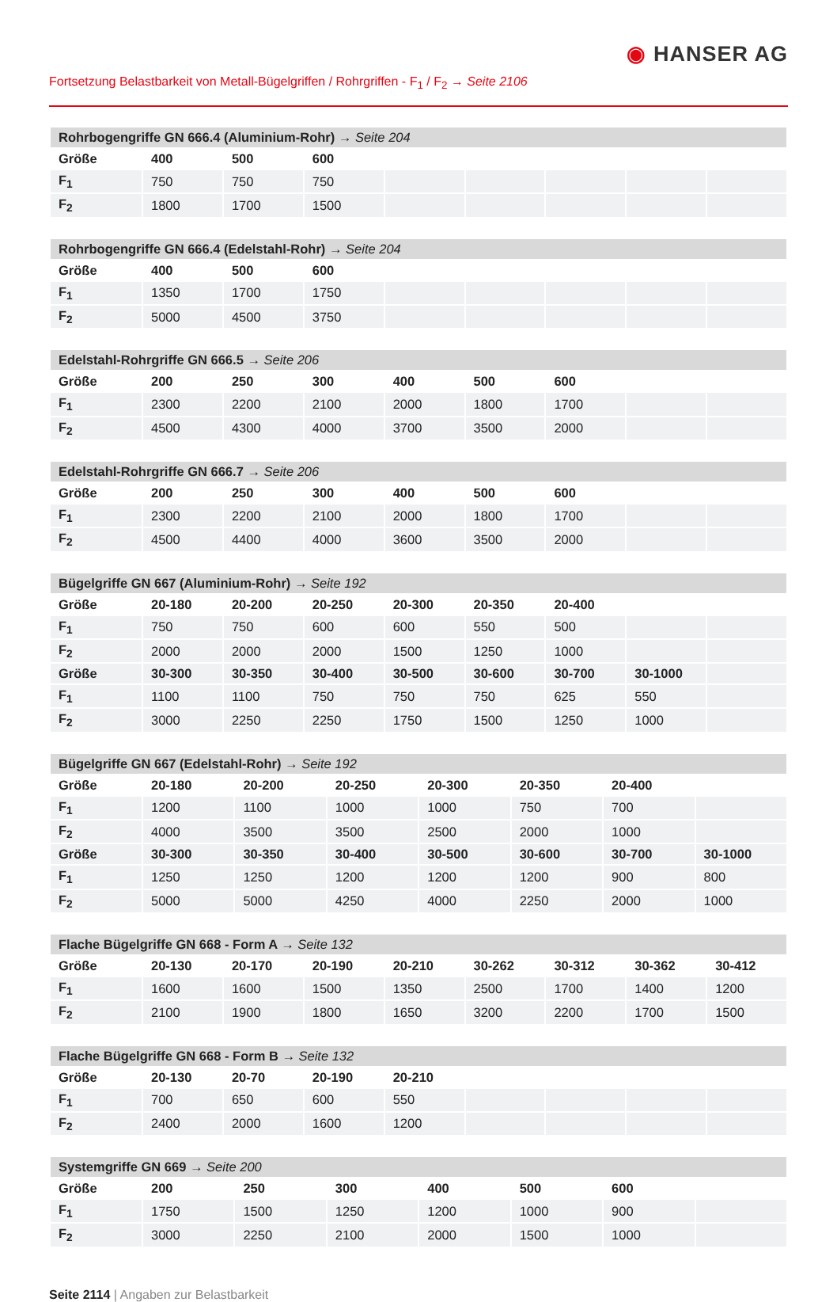◉ HANSER AG
Fortsetzung Belastbarkeit von Metall-Bügelgriffen / Rohrgriffen - F<sub>1</sub> / F<sub>2</sub> → Seite 2106
| Rohrbogengriffe GN 666.4 (Aluminium-Rohr) → Seite 204 | | | | | | | | |
| --- | --- | --- | --- | --- | --- | --- | --- | --- |
| Größe | 400 | 500 | 600 | | | | | |
| F<sub>1</sub> | 750 | 750 | 750 | | | | | |
| F<sub>2</sub> | 1800 | 1700 | 1500 | | | | | |
| Rohrbogengriffe GN 666.4 (Edelstahl-Rohr) → Seite 204 | | | | | | | | |
| --- | --- | --- | --- | --- | --- | --- | --- | --- |
| Größe | 400 | 500 | 600 | | | | | |
| F<sub>1</sub> | 1350 | 1700 | 1750 | | | | | |
| F<sub>2</sub> | 5000 | 4500 | 3750 | | | | | |
| Edelstahl-Rohrgriffe GN 666.5 → Seite 206 | | | | | | | | |
| --- | --- | --- | --- | --- | --- | --- | --- | --- |
| Größe | 200 | 250 | 300 | 400 | 500 | 600 | | |
| F<sub>1</sub> | 2300 | 2200 | 2100 | 2000 | 1800 | 1700 | | |
| F<sub>2</sub> | 4500 | 4300 | 4000 | 3700 | 3500 | 2000 | | |
| Edelstahl-Rohrgriffe GN 666.7 → Seite 206 | | | | | | | | |
| --- | --- | --- | --- | --- | --- | --- | --- | --- |
| Größe | 200 | 250 | 300 | 400 | 500 | 600 | | |
| F<sub>1</sub> | 2300 | 2200 | 2100 | 2000 | 1800 | 1700 | | |
| F<sub>2</sub> | 4500 | 4400 | 4000 | 3600 | 3500 | 2000 | | |
| Bügelgriffe GN 667 (Aluminium-Rohr) → Seite 192 | | | | | | | | |
| --- | --- | --- | --- | --- | --- | --- | --- | --- |
| Größe | 20-180 | 20-200 | 20-250 | 20-300 | 20-350 | 20-400 | | |
| F<sub>1</sub> | 750 | 750 | 600 | 600 | 550 | 500 | | |
| F<sub>2</sub> | 2000 | 2000 | 2000 | 1500 | 1250 | 1000 | | |
| Größe | 30-300 | 30-350 | 30-400 | 30-500 | 30-600 | 30-700 | 30-1000 | |
| F<sub>1</sub> | 1100 | 1100 | 750 | 750 | 750 | 625 | 550 | |
| F<sub>2</sub> | 3000 | 2250 | 2250 | 1750 | 1500 | 1250 | 1000 | |
| Bügelgriffe GN 667 (Edelstahl-Rohr) → Seite 192 | | | | | | | |
| --- | --- | --- | --- | --- | --- | --- | --- |
| Größe | 20-180 | 20-200 | 20-250 | 20-300 | 20-350 | 20-400 | |
| F<sub>1</sub> | 1200 | 1100 | 1000 | 1000 | 750 | 700 | |
| F<sub>2</sub> | 4000 | 3500 | 3500 | 2500 | 2000 | 1000 | |
| Größe | 30-300 | 30-350 | 30-400 | 30-500 | 30-600 | 30-700 | 30-1000 |
| F<sub>1</sub> | 1250 | 1250 | 1200 | 1200 | 1200 | 900 | 800 |
| F<sub>2</sub> | 5000 | 5000 | 4250 | 4000 | 2250 | 2000 | 1000 |
| Flache Bügelgriffe GN 668 - Form A → Seite 132 | | | | | | | | |
| --- | --- | --- | --- | --- | --- | --- | --- | --- |
| Größe | 20-130 | 20-170 | 20-190 | 20-210 | 30-262 | 30-312 | 30-362 | 30-412 |
| F<sub>1</sub> | 1600 | 1600 | 1500 | 1350 | 2500 | 1700 | 1400 | 1200 |
| F<sub>2</sub> | 2100 | 1900 | 1800 | 1650 | 3200 | 2200 | 1700 | 1500 |
| Flache Bügelgriffe GN 668 - Form B → Seite 132 | | | | | | | | |
| --- | --- | --- | --- | --- | --- | --- | --- | --- |
| Größe | 20-130 | 20-70 | 20-190 | 20-210 | | | | |
| F<sub>1</sub> | 700 | 650 | 600 | 550 | | | | |
| F<sub>2</sub> | 2400 | 2000 | 1600 | 1200 | | | | |
| Systemgriffe GN 669 → Seite 200 | | | | | | | |
| --- | --- | --- | --- | --- | --- | --- | --- |
| Größe | 200 | 250 | 300 | 400 | 500 | 600 | |
| F<sub>1</sub> | 1750 | 1500 | 1250 | 1200 | 1000 | 900 | |
| F<sub>2</sub> | 3000 | 2250 | 2100 | 2000 | 1500 | 1000 | |
Seite 2114 | Angaben zur Belastbarkeit